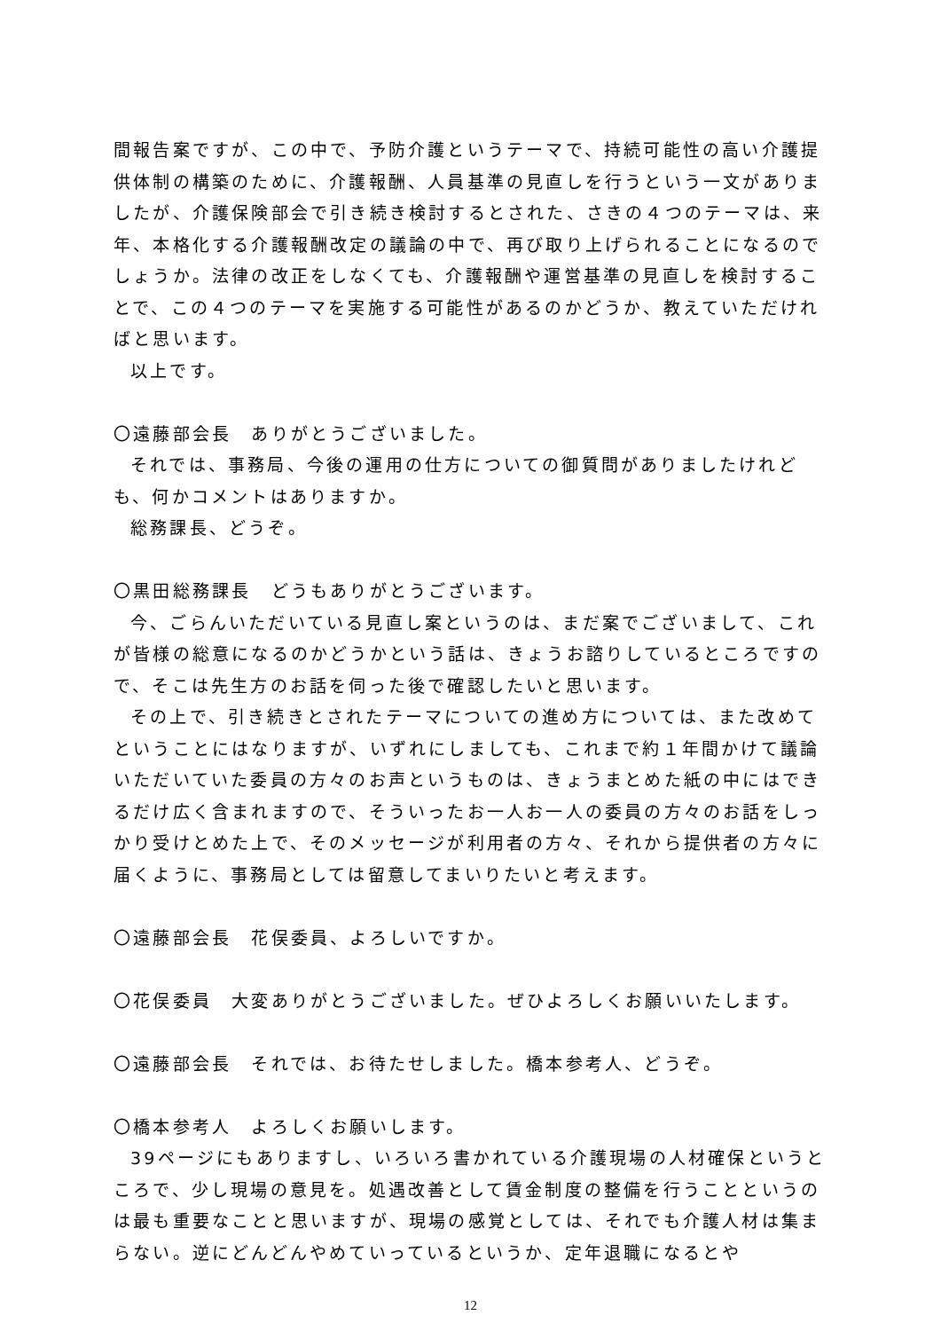間報告案ですが、この中で、予防介護というテーマで、持続可能性の高い介護提供体制の構築のために、介護報酬、人員基準の見直しを行うという一文がありましたが、介護保険部会で引き続き検討するとされた、さきの４つのテーマは、来年、本格化する介護報酬改定の議論の中で、再び取り上げられることになるのでしょうか。法律の改正をしなくても、介護報酬や運営基準の見直しを検討することで、この４つのテーマを実施する可能性があるのかどうか、教えていただければと思います。
以上です。
〇遠藤部会長　ありがとうございました。
それでは、事務局、今後の運用の仕方についての御質問がありましたけれども、何かコメントはありますか。
総務課長、どうぞ。
〇黒田総務課長　どうもありがとうございます。
今、ごらんいただいている見直し案というのは、まだ案でございまして、これが皆様の総意になるのかどうかという話は、きょうお諮りしているところですので、そこは先生方のお話を伺った後で確認したいと思います。
その上で、引き続きとされたテーマについての進め方については、また改めてということにはなりますが、いずれにしましても、これまで約１年間かけて議論いただいていた委員の方々のお声というものは、きょうまとめた紙の中にはできるだけ広く含まれますので、そういったお一人お一人の委員の方々のお話をしっかり受けとめた上で、そのメッセージが利用者の方々、それから提供者の方々に届くように、事務局としては留意してまいりたいと考えます。
〇遠藤部会長　花俣委員、よろしいですか。
〇花俣委員　大変ありがとうございました。ぜひよろしくお願いいたします。
〇遠藤部会長　それでは、お待たせしました。橋本参考人、どうぞ。
〇橋本参考人　よろしくお願いします。
39ページにもありますし、いろいろ書かれている介護現場の人材確保というところで、少し現場の意見を。処遇改善として賃金制度の整備を行うことというのは最も重要なことと思いますが、現場の感覚としては、それでも介護人材は集まらない。逆にどんどんやめていっているというか、定年退職になるとや
12